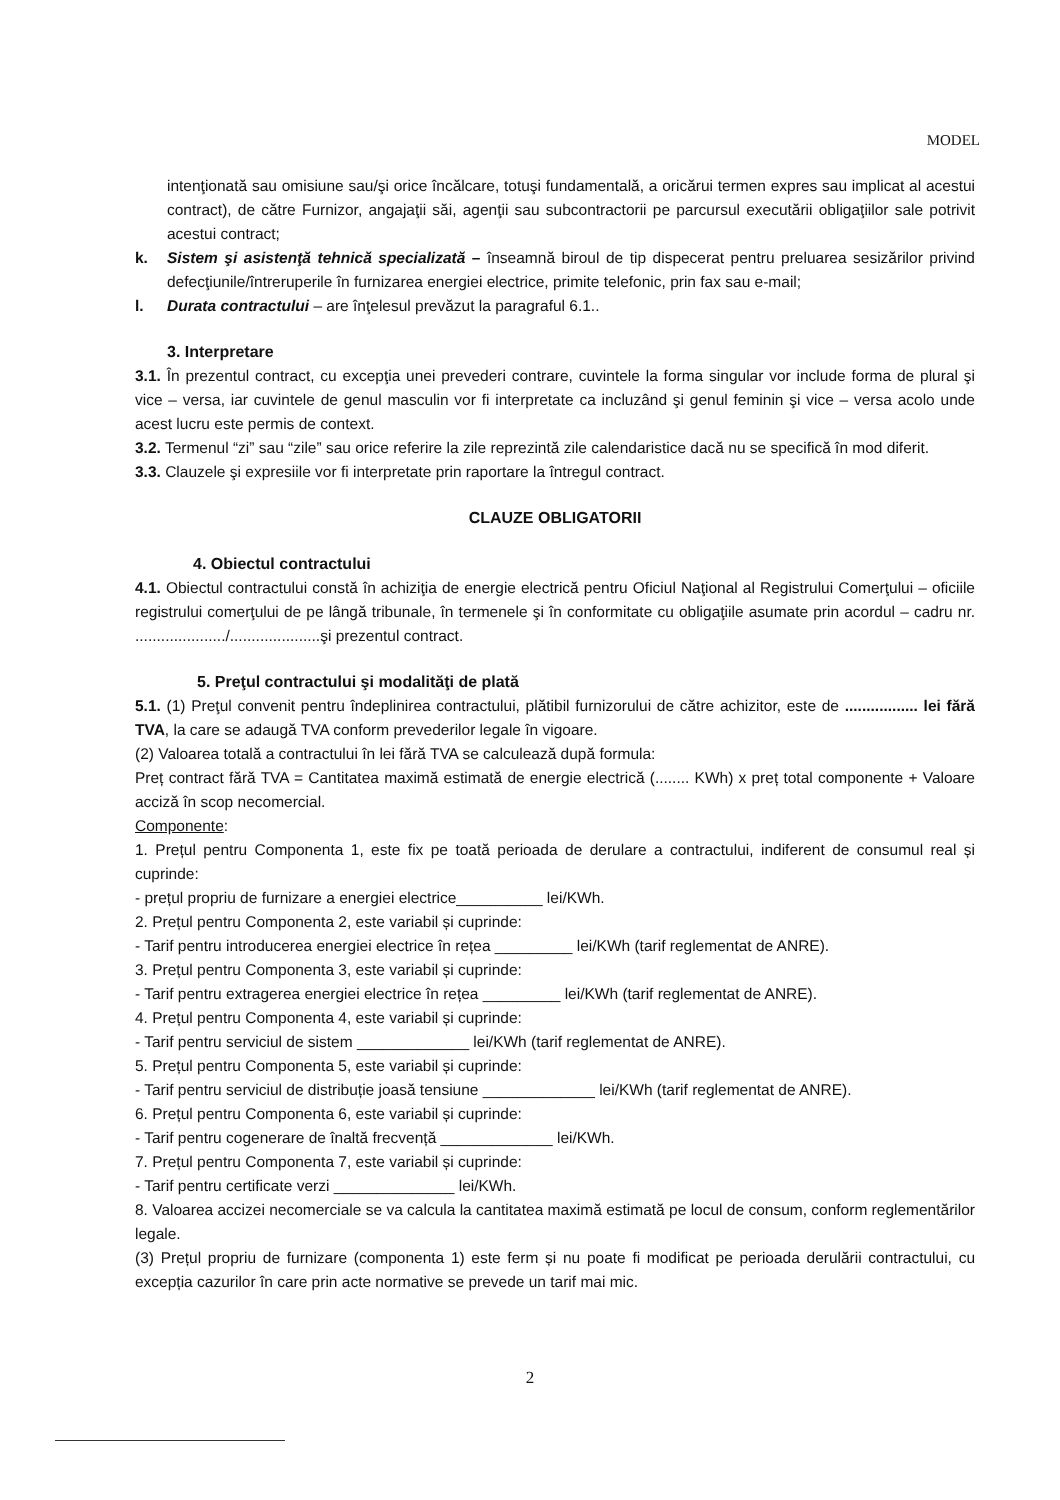MODEL
intenţionată sau omisiune sau/şi orice încălcare, totuşi fundamentală, a oricărui termen expres sau implicat al acestui contract), de către Furnizor, angajaţii săi, agenţii sau subcontractorii pe parcursul executării obligaţiilor sale potrivit acestui contract;
k. Sistem şi asistenţă tehnică specializată – înseamnă biroul de tip dispecerat pentru preluarea sesizărilor privind defecţiunile/întreruperile în furnizarea energiei electrice, primite telefonic, prin fax sau e-mail;
l. Durata contractului – are înţelesul prevăzut la paragraful 6.1..
3. Interpretare
3.1. În prezentul contract, cu excepţia unei prevederi contrare, cuvintele la forma singular vor include forma de plural şi vice – versa, iar cuvintele de genul masculin vor fi interpretate ca incluzând şi genul feminin şi vice – versa acolo unde acest lucru este permis de context.
3.2. Termenul “zi” sau “zile” sau orice referire la zile reprezintă zile calendaristice dacă nu se specifică în mod diferit.
3.3. Clauzele şi expresiile vor fi interpretate prin raportare la întregul contract.
CLAUZE OBLIGATORII
4. Obiectul contractului
4.1. Obiectul contractului constă în achiziţia de energie electrică pentru Oficiul Naţional al Registrului Comerţului – oficiile registrului comerţului de pe lângă tribunale, în termenele şi în conformitate cu obligaţiile asumate prin acordul – cadru nr. ...................../.....................şi prezentul contract.
5. Preţul contractului şi modalităţi de plată
5.1. (1) Preţul convenit pentru îndeplinirea contractului, plătibil furnizorului de către achizitor, este de ................. lei fără TVA, la care se adaugă TVA conform prevederilor legale în vigoare.
(2) Valoarea totală a contractului în lei fără TVA se calculează după formula:
Preț contract fără TVA = Cantitatea maximă estimată de energie electrică (........ KWh) x preț total componente + Valoare acciză în scop necomercial.
Componente:
1. Prețul pentru Componenta 1, este fix pe toată perioada de derulare a contractului, indiferent de consumul real și cuprinde:
- prețul propriu de furnizare a energiei electrice__________ lei/KWh.
2. Prețul pentru Componenta 2, este variabil și cuprinde:
- Tarif pentru introducerea energiei electrice în rețea _________ lei/KWh (tarif reglementat de ANRE).
3. Prețul pentru Componenta 3, este variabil și cuprinde:
- Tarif pentru extragerea energiei electrice în rețea _________ lei/KWh (tarif reglementat de ANRE).
4. Prețul pentru Componenta 4, este variabil și cuprinde:
- Tarif pentru serviciul de sistem _____________ lei/KWh (tarif reglementat de ANRE).
5. Prețul pentru Componenta 5, este variabil și cuprinde:
- Tarif pentru serviciul de distribuție joasă tensiune _____________ lei/KWh (tarif reglementat de ANRE).
6. Prețul pentru Componenta 6, este variabil și cuprinde:
- Tarif pentru cogenerare de înaltă frecvență _____________ lei/KWh.
7. Prețul pentru Componenta 7, este variabil și cuprinde:
- Tarif pentru certificate verzi ______________ lei/KWh.
8. Valoarea accizei necomerciale se va calcula la cantitatea maximă estimată pe locul de consum, conform reglementărilor legale.
(3) Prețul propriu de furnizare (componenta 1) este ferm și nu poate fi modificat pe perioada derulării contractului, cu excepția cazurilor în care prin acte normative se prevede un tarif mai mic.
2